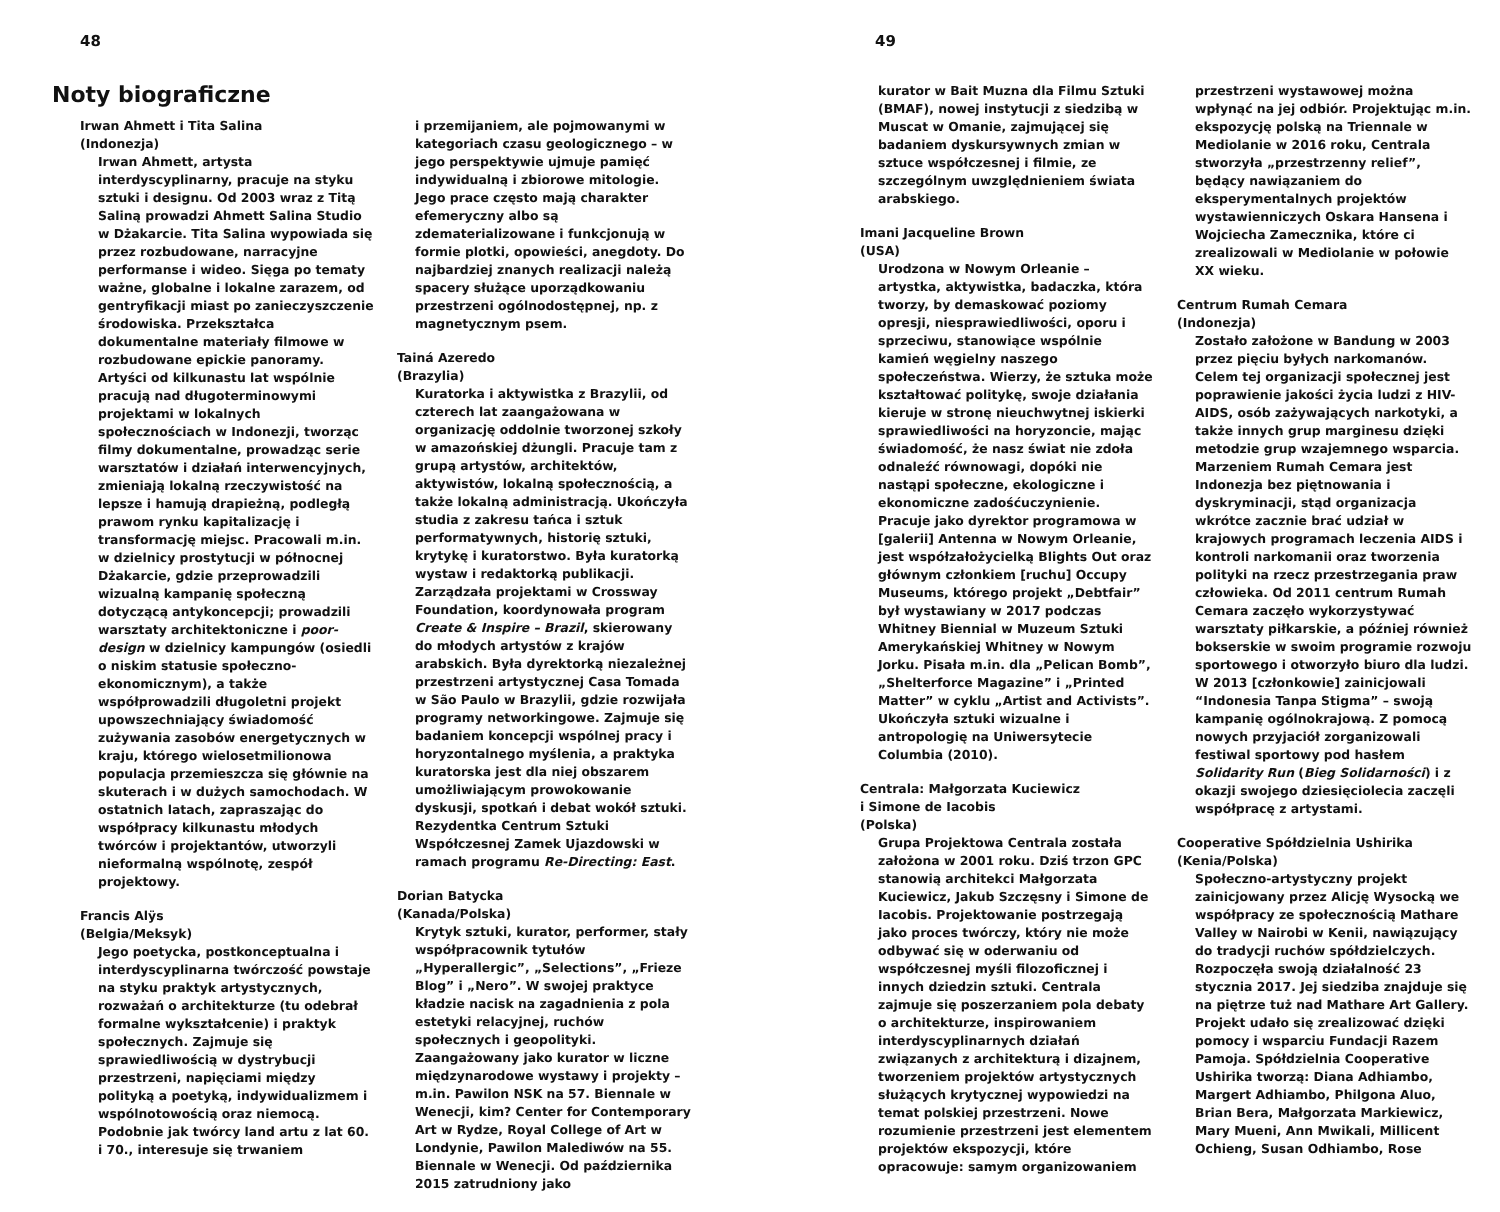48
Noty biograficzne
Irwan Ahmett i Tita Salina
(Indonezja)
Irwan Ahmett, artysta interdyscyplinarny, pracuje na styku sztuki i designu. Od 2003 wraz z Titą Saliną prowadzi Ahmett Salina Studio w Dżakarcie. Tita Salina wypowiada się przez rozbudowane, narracyjne performanse i wideo. Sięga po tematy ważne, globalne i lokalne zarazem, od gentryfikacji miast po zanieczyszczenie środowiska. Przekształca dokumentalne materiały filmowe w rozbudowane epickie panoramy. Artyści od kilkunastu lat wspólnie pracują nad długoterminowymi projektami w lokalnych społecznościach w Indonezji, tworząc filmy dokumentalne, prowadząc serie warsztatów i działań interwencyjnych, zmieniają lokalną rzeczywistość na lepsze i hamują drapieżną, podległą prawom rynku kapitalizację i transformację miejsc. Pracowali m.in. w dzielnicy prostytucji w północnej Dżakarcie, gdzie przeprowadzili wizualną kampanię społeczną dotyczącą antykoncepcji; prowadzili warsztaty architektoniczne i poor-design w dzielnicy kampungów (osiedli o niskim statusie społeczno-ekonomicznym), a także współprowadzili długoletni projekt upowszechniający świadomość zużywania zasobów energetycznych w kraju, którego wielosetmilionowa populacja przemieszcza się głównie na skuterach i w dużych samochodach. W ostatnich latach, zapraszając do współpracy kilkunastu młodych twórców i projektantów, utworzyli nieformalną wspólnotę, zespół projektowy.
Francis Alÿs
(Belgia/Meksyk)
Jego poetycka, postkonceptualna i interdyscyplinarna twórczość powstaje na styku praktyk artystycznych, rozważań o architekturze (tu odebrał formalne wykształcenie) i praktyk społecznych. Zajmuje się sprawiedliwością w dystrybucji przestrzeni, napięciami między polityką a poetyką, indywidualizmem i wspólnotowością oraz niemocą. Podobnie jak twórcy land artu z lat 60. i 70., interesuje się trwaniem
i przemijaniem, ale pojmowanymi w kategoriach czasu geologicznego – w jego perspektywie ujmuje pamięć indywidualną i zbiorowe mitologie. Jego prace często mają charakter efemeryczny albo są zdematerializowane i funkcjonują w formie plotki, opowieści, anegdoty. Do najbardziej znanych realizacji należą spacery służące uporządkowaniu przestrzeni ogólnodostępnej, np. z magnetycznym psem.
Tainá Azeredo
(Brazylia)
Kuratorka i aktywistka z Brazylii, od czterech lat zaangażowana w organizację oddolnie tworzonej szkoły w amazońskiej dżungli. Pracuje tam z grupą artystów, architektów, aktywistów, lokalną społecznością, a także lokalną administracją. Ukończyła studia z zakresu tańca i sztuk performatywnych, historię sztuki, krytykę i kuratorstwo. Była kuratorką wystaw i redaktorką publikacji. Zarządzała projektami w Crossway Foundation, koordynowała program Create & Inspire – Brazil, skierowany do młodych artystów z krajów arabskich. Była dyrektorką niezależnej przestrzeni artystycznej Casa Tomada w São Paulo w Brazylii, gdzie rozwijała programy networkingowe. Zajmuje się badaniem koncepcji wspólnej pracy i horyzontalnego myślenia, a praktyka kuratorska jest dla niej obszarem umożliwiającym prowokowanie dyskusji, spotkań i debat wokół sztuki. Rezydentka Centrum Sztuki Współczesnej Zamek Ujazdowski w ramach programu Re-Directing: East.
Dorian Batycka
(Kanada/Polska)
Krytyk sztuki, kurator, performer, stały współpracownik tytułów „Hyperallergic”, „Selections”, „Frieze Blog” i „Nero”. W swojej praktyce kładzie nacisk na zagadnienia z pola estetyki relacyjnej, ruchów społecznych i geopolityki. Zaangażowany jako kurator w liczne międzynarodowe wystawy i projekty – m.in. Pawilon NSK na 57. Biennale w Wenecji, kim? Center for Contemporary Art w Rydze, Royal College of Art w Londynie, Pawilon Malediwów na 55. Biennale w Wenecji. Od października 2015 zatrudniony jako
49
kurator w Bait Muzna dla Filmu Sztuki (BMAF), nowej instytucji z siedzibą w Muscat w Omanie, zajmującej się badaniem dyskursywnych zmian w sztuce współczesnej i filmie, ze szczególnym uwzględnieniem świata arabskiego.
Imani Jacqueline Brown
(USA)
Urodzona w Nowym Orleanie – artystka, aktywistka, badaczka, która tworzy, by demaskować poziomy opresji, niesprawiedliwości, oporu i sprzeciwu, stanowiące wspólnie kamień węgielny naszego społeczeństwa. Wierzy, że sztuka może kształtować politykę, swoje działania kieruje w stronę nieuchwytnej iskierki sprawiedliwości na horyzoncie, mając świadomość, że nasz świat nie zdoła odnaleźć równowagi, dopóki nie nastąpi społeczne, ekologiczne i ekonomiczne zadośćuczynienie. Pracuje jako dyrektor programowa w [galerii] Antenna w Nowym Orleanie, jest współzałożycielką Blights Out oraz głównym członkiem [ruchu] Occupy Museums, którego projekt „Debtfair” był wystawiany w 2017 podczas Whitney Biennial w Muzeum Sztuki Amerykańskiej Whitney w Nowym Jorku. Pisała m.in. dla „Pelican Bomb”, „Shelterforce Magazine” i „Printed Matter” w cyklu „Artist and Activists”. Ukończyła sztuki wizualne i antropologię na Uniwersytecie Columbia (2010).
Centrala: Małgorzata Kuciewicz
i Simone de Iacobis
(Polska)
Grupa Projektowa Centrala została założona w 2001 roku. Dziś trzon GPC stanowią architekci Małgorzata Kuciewicz, Jakub Szczęsny i Simone de Iacobis. Projektowanie postrzegają jako proces twórczy, który nie może odbywać się w oderwaniu od współczesnej myśli filozoficznej i innych dziedzin sztuki. Centrala zajmuje się poszerzaniem pola debaty o architekturze, inspirowaniem interdyscyplinarnych działań związanych z architekturą i dizajnem, tworzeniem projektów artystycznych służących krytycznej wypowiedzi na temat polskiej przestrzeni. Nowe rozumienie przestrzeni jest elementem projektów ekspozycji, które opracowuje: samym organizowaniem
przestrzeni wystawowej można wpłynąć na jej odbiór. Projektując m.in. ekspozycję polską na Triennale w Mediolanie w 2016 roku, Centrala stworzyła „przestrzenny relief”, będący nawiązaniem do eksperymentalnych projektów wystawienniczych Oskara Hansena i Wojciecha Zamecznika, które ci zrealizowali w Mediolanie w połowie XX wieku.
Centrum Rumah Cemara
(Indonezja)
Zostało założone w Bandung w 2003 przez pięciu byłych narkomanów. Celem tej organizacji społecznej jest poprawienie jakości życia ludzi z HIV-AIDS, osób zażywających narkotyki, a także innych grup marginesu dzięki metodzie grup wzajemnego wsparcia. Marzeniem Rumah Cemara jest Indonezja bez piętnowania i dyskryminacji, stąd organizacja wkrótce zacznie brać udział w krajowych programach leczenia AIDS i kontroli narkomanii oraz tworzenia polityki na rzecz przestrzegania praw człowieka. Od 2011 centrum Rumah Cemara zaczęło wykorzystywać warsztaty piłkarskie, a później również bokserskie w swoim programie rozwoju sportowego i otworzyło biuro dla ludzi. W 2013 [członkowie] zainicjowali “Indonesia Tanpa Stigma” – swoją kampanię ogólnokrajową. Z pomocą nowych przyjaciół zorganizowali festiwal sportowy pod hasłem Solidarity Run (Bieg Solidarności) i z okazji swojego dziesięciolecia zaczęli współpracę z artystami.
Cooperative Spółdzielnia Ushirika
(Kenia/Polska)
Społeczno-artystyczny projekt zainicjowany przez Alicję Wysocką we współpracy ze społecznością Mathare Valley w Nairobi w Kenii, nawiązujący do tradycji ruchów spółdzielczych. Rozpoczęła swoją działalność 23 stycznia 2017. Jej siedziba znajduje się na piętrze tuż nad Mathare Art Gallery. Projekt udało się zrealizować dzięki pomocy i wsparciu Fundacji Razem Pamoja. Spółdzielnia Cooperative Ushirika tworzą: Diana Adhiambo, Margert Adhiambo, Philgona Aluo, Brian Bera, Małgorzata Markiewicz, Mary Mueni, Ann Mwikali, Millicent Ochieng, Susan Odhiambo, Rose